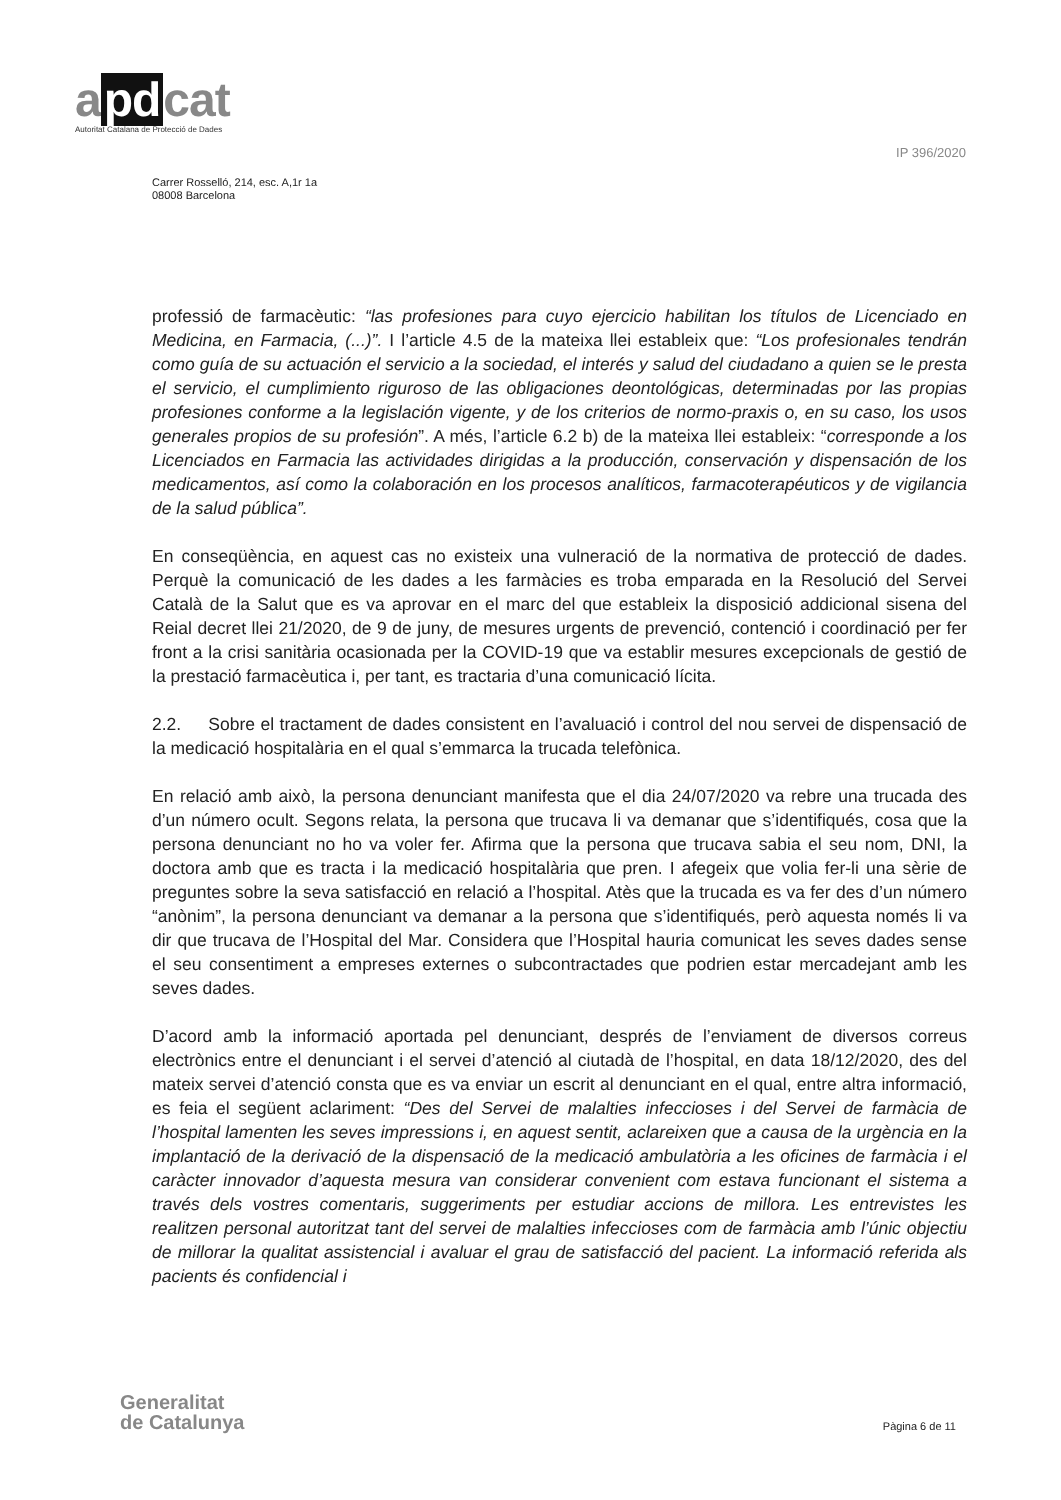a pd cat
Autoritat Catalana de Protecció de Dades
IP 396/2020
Carrer Rosselló, 214, esc. A,1r 1a
08008 Barcelona
professió de farmacèutic: “las profesiones para cuyo ejercicio habilitan los títulos de Licenciado en Medicina, en Farmacia, (...)”. I l’article 4.5 de la mateixa llei estableix que: “Los profesionales tendrán como guía de su actuación el servicio a la sociedad, el interés y salud del ciudadano a quien se le presta el servicio, el cumplimiento riguroso de las obligaciones deontológicas, determinadas por las propias profesiones conforme a la legislación vigente, y de los criterios de normo-praxis o, en su caso, los usos generales propios de su profesión”. A més, l’article 6.2 b) de la mateixa llei estableix: “corresponde a los Licenciados en Farmacia las actividades dirigidas a la producción, conservación y dispensación de los medicamentos, así como la colaboración en los procesos analíticos, farmacoterapéuticos y de vigilancia de la salud pública”.
En conseqüència, en aquest cas no existeix una vulneració de la normativa de protecció de dades. Perquè la comunicació de les dades a les farmàcies es troba emparada en la Resolució del Servei Català de la Salut que es va aprovar en el marc del que estableix la disposició addicional sisena del Reial decret llei 21/2020, de 9 de juny, de mesures urgents de prevenció, contenció i coordinació per fer front a la crisi sanitària ocasionada per la COVID-19 que va establir mesures excepcionals de gestió de la prestació farmacèutica i, per tant, es tractaria d’una comunicació lícita.
2.2. Sobre el tractament de dades consistent en l’avaluació i control del nou servei de dispensació de la medicació hospitalària en el qual s’emmarca la trucada telefònica.
En relació amb això, la persona denunciant manifesta que el dia 24/07/2020 va rebre una trucada des d’un número ocult. Segons relata, la persona que trucava li va demanar que s’identifiqués, cosa que la persona denunciant no ho va voler fer. Afirma que la persona que trucava sabia el seu nom, DNI, la doctora amb que es tracta i la medicació hospitalària que pren. I afegeix que volia fer-li una sèrie de preguntes sobre la seva satisfacció en relació a l’hospital. Atès que la trucada es va fer des d’un número “anònim”, la persona denunciant va demanar a la persona que s’identifiqués, però aquesta només li va dir que trucava de l’Hospital del Mar. Considera que l’Hospital hauria comunicat les seves dades sense el seu consentiment a empreses externes o subcontractades que podrien estar mercadejant amb les seves dades.
D’acord amb la informació aportada pel denunciant, després de l’enviament de diversos correus electrònics entre el denunciant i el servei d’atenció al ciutadà de l’hospital, en data 18/12/2020, des del mateix servei d’atenció consta que es va enviar un escrit al denunciant en el qual, entre altra informació, es feia el següent aclariment: “Des del Servei de malalties infeccioses i del Servei de farmàcia de l’hospital lamenten les seves impressions i, en aquest sentit, aclareixen que a causa de la urgència en la implantació de la derivació de la dispensació de la medicació ambulatòria a les oficines de farmàcia i el caràcter innovador d’aquesta mesura van considerar convenient com estava funcionant el sistema a través dels vostres comentaris, suggeriments per estudiar accions de millora. Les entrevistes les realitzen personal autoritzat tant del servei de malalties infeccioses com de farmàcia amb l’únic objectiu de millorar la qualitat assistencial i avaluar el grau de satisfacció del pacient. La informació referida als pacients és confidencial i
Generalitat
de Catalunya
Pàgina 6 de 11